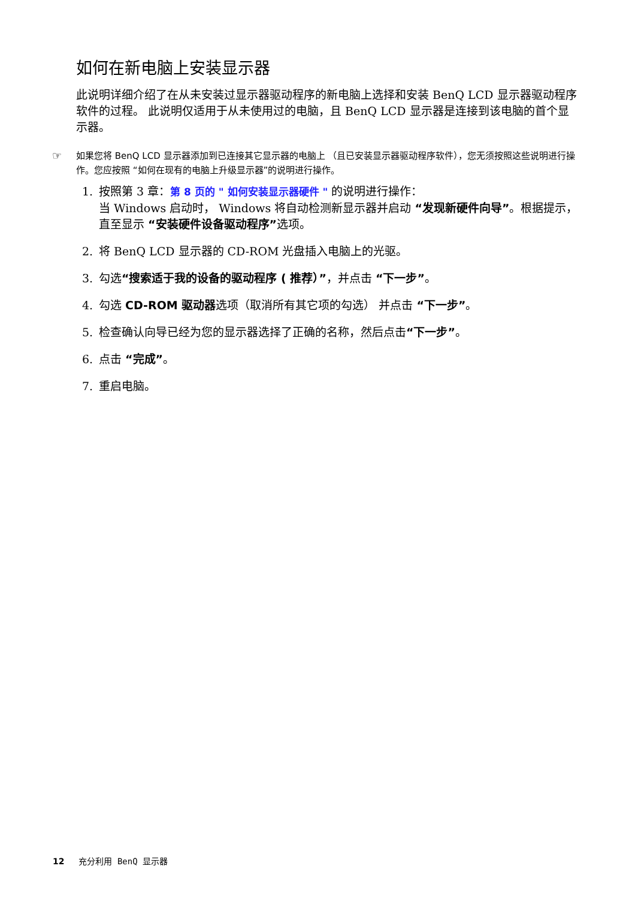如何在新电脑上安装显示器
此说明详细介绍了在从未安装过显示器驱动程序的新电脑上选择和安装 BenQ LCD 显示器驱动程序软件的过程。 此说明仅适用于从未使用过的电脑，且 BenQ LCD 显示器是连接到该电脑的首个显示器。
☞ 如果您将 BenQ LCD 显示器添加到已连接其它显示器的电脑上 （且已安装显示器驱动程序软件），您无须按照这些说明进行操作。您应按照 “如何在现有的电脑上升级显示器”的说明进行操作。
1. 按照第 3 章：第 8 页的 " 如何安装显示器硬件 " 的说明进行操作：
当 Windows 启动时， Windows 将自动检测新显示器并启动 “发现新硬件向导”。根据提示，直至显示 “安装硬件设备驱动程序”选项。
2. 将 BenQ LCD 显示器的 CD-ROM 光盘插入电脑上的光驱。
3. 勾选“搜索适于我的设备的驱动程序 ( 推荐）”，并点击 “下一步”。
4. 勾选 CD-ROM 驱动器选项（取消所有其它项的勾选） 并点击 “下一步”。
5. 检查确认向导已经为您的显示器选择了正确的名称，然后点击“下一步”。
6. 点击 “完成”。
7. 重启电脑。
12 充分利用 BenQ 显示器